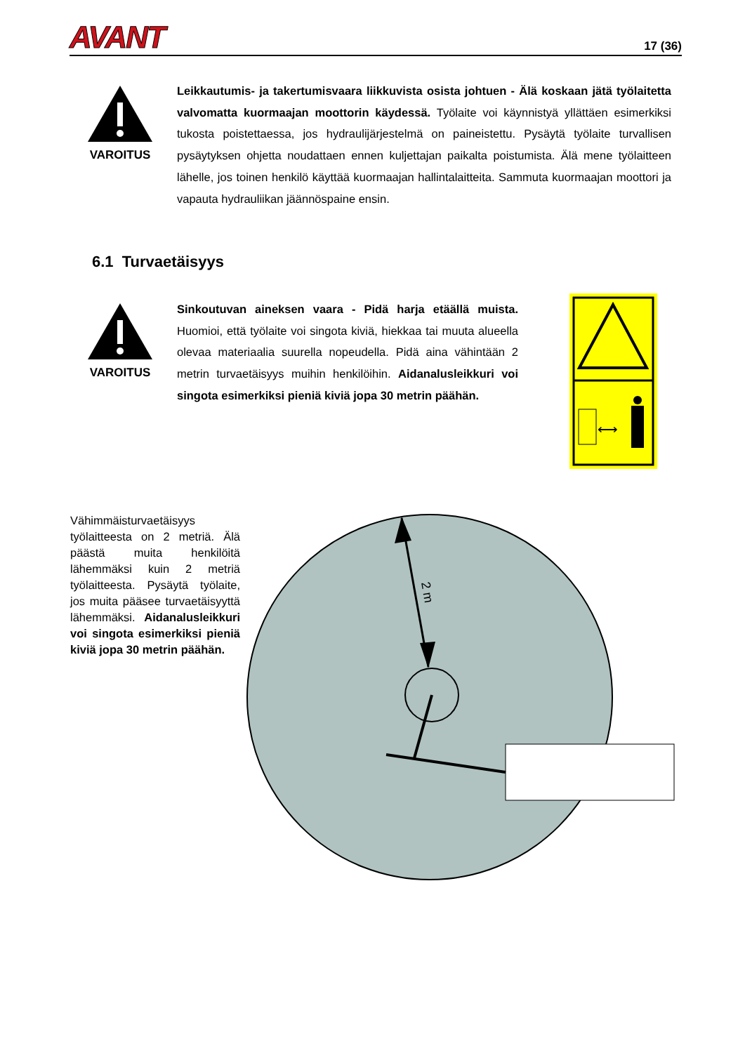AVANT 17 (36)
VAROITUS
Leikkautumis- ja takertumisvaara liikkuvista osista johtuen - Älä koskaan jätä työlaitetta valvomatta kuormaajan moottorin käydessä. Työlaite voi käynnistyä yllättäen esimerkiksi tukosta poistettaessa, jos hydraulijärjestelmä on paineistettu. Pysäytä työlaite turvallisen pysäytyksen ohjetta noudattaen ennen kuljettajan paikalta poistumista. Älä mene työlaitteen lähelle, jos toinen henkilö käyttää kuormaajan hallintalaitteita. Sammuta kuormaajan moottori ja vapauta hydrauliikan jäännöspaine ensin.
6.1 Turvaetäisyys
VAROITUS
Sinkoutuvan aineksen vaara - Pidä harja etäällä muista. Huomioi, että työlaite voi singota kiviä, hiekkaa tai muuta alueella olevaa materiaalia suurella nopeudella. Pidä aina vähintään 2 metrin turvaetäisyys muihin henkilöihin. Aidanalusleikkuri voi singota esimerkiksi pieniä kiviä jopa 30 metrin päähän.
⟷
Vähimmäisturvaetäisyys työlaitteesta on 2 metriä. Älä päästä muita henkilöitä lähemmäksi kuin 2 metriä työlaitteesta. Pysäytä työlaite, jos muita pääsee turvaetäisyyttä lähemmäksi. Aidanalusleikkuri voi singota esimerkiksi pieniä kiviä jopa 30 metrin päähän.
2 m